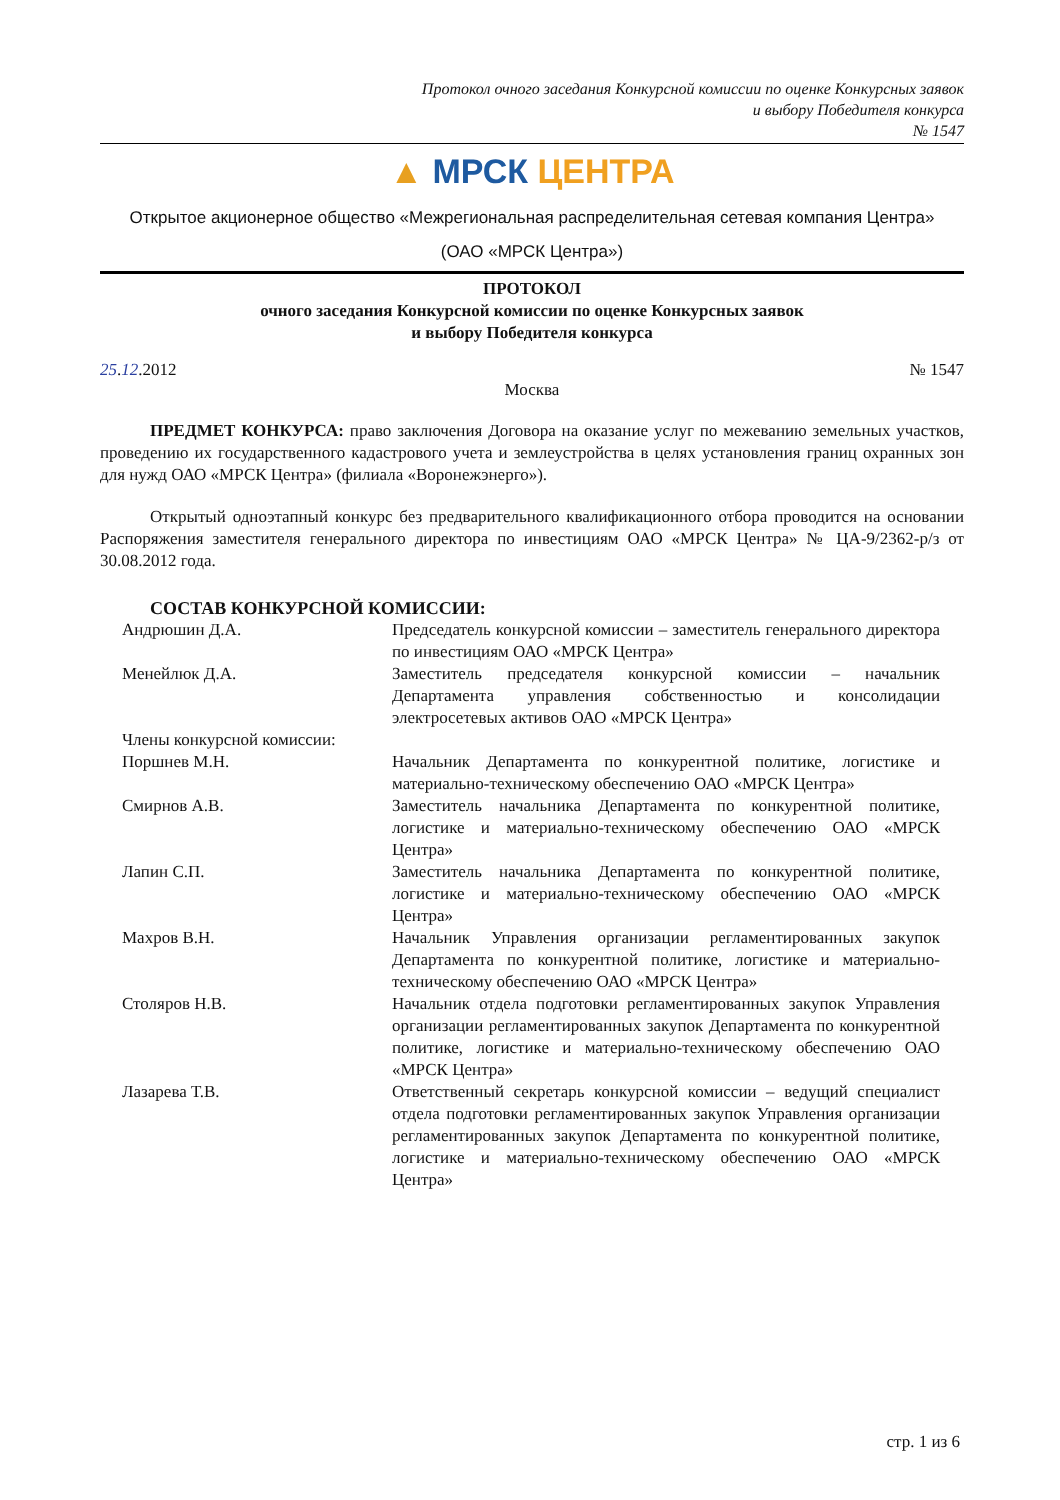Протокол очного заседания Конкурсной комиссии по оценке Конкурсных заявок
и выбору Победителя конкурса
№ 1547
▲ МРСК ЦЕНТРА
Открытое акционерное общество «Межрегиональная распределительная сетевая компания Центра»
(ОАО «МРСК Центра»)
ПРОТОКОЛ
очного заседания Конкурсной комиссии по оценке Конкурсных заявок
и выбору Победителя конкурса
25.12.2012 № 1547
Москва
ПРЕДМЕТ КОНКУРСА: право заключения Договора на оказание услуг по межеванию земельных участков, проведению их государственного кадастрового учета и землеустройства в целях установления границ охранных зон для нужд ОАО «МРСК Центра» (филиала «Воронежэнерго»).
Открытый одноэтапный конкурс без предварительного квалификационного отбора проводится на основании Распоряжения заместителя генерального директора по инвестициям ОАО «МРСК Центра» № ЦА-9/2362-р/з от 30.08.2012 года.
СОСТАВ КОНКУРСНОЙ КОМИССИИ:
| Андрюшин Д.А. | Председатель конкурсной комиссии – заместитель генерального директора по инвестициям ОАО «МРСК Центра» |
| Менейлюк Д.А. | Заместитель председателя конкурсной комиссии – начальник Департамента управления собственностью и консолидации электросетевых активов ОАО «МРСК Центра» |
| Члены конкурсной комиссии: | |
| Поршнев М.Н. | Начальник Департамента по конкурентной политике, логистике и материально-техническому обеспечению ОАО «МРСК Центра» |
| Смирнов А.В. | Заместитель начальника Департамента по конкурентной политике, логистике и материально-техническому обеспечению ОАО «МРСК Центра» |
| Лапин С.П. | Заместитель начальника Департамента по конкурентной политике, логистике и материально-техническому обеспечению ОАО «МРСК Центра» |
| Махров В.Н. | Начальник Управления организации регламентированных закупок Департамента по конкурентной политике, логистике и материально-техническому обеспечению ОАО «МРСК Центра» |
| Столяров Н.В. | Начальник отдела подготовки регламентированных закупок Управления организации регламентированных закупок Департамента по конкурентной политике, логистике и материально-техническому обеспечению ОАО «МРСК Центра» |
| Лазарева Т.В. | Ответственный секретарь конкурсной комиссии – ведущий специалист отдела подготовки регламентированных закупок Управления организации регламентированных закупок Департамента по конкурентной политике, логистике и материально-техническому обеспечению ОАО «МРСК Центра» |
стр. 1 из 6